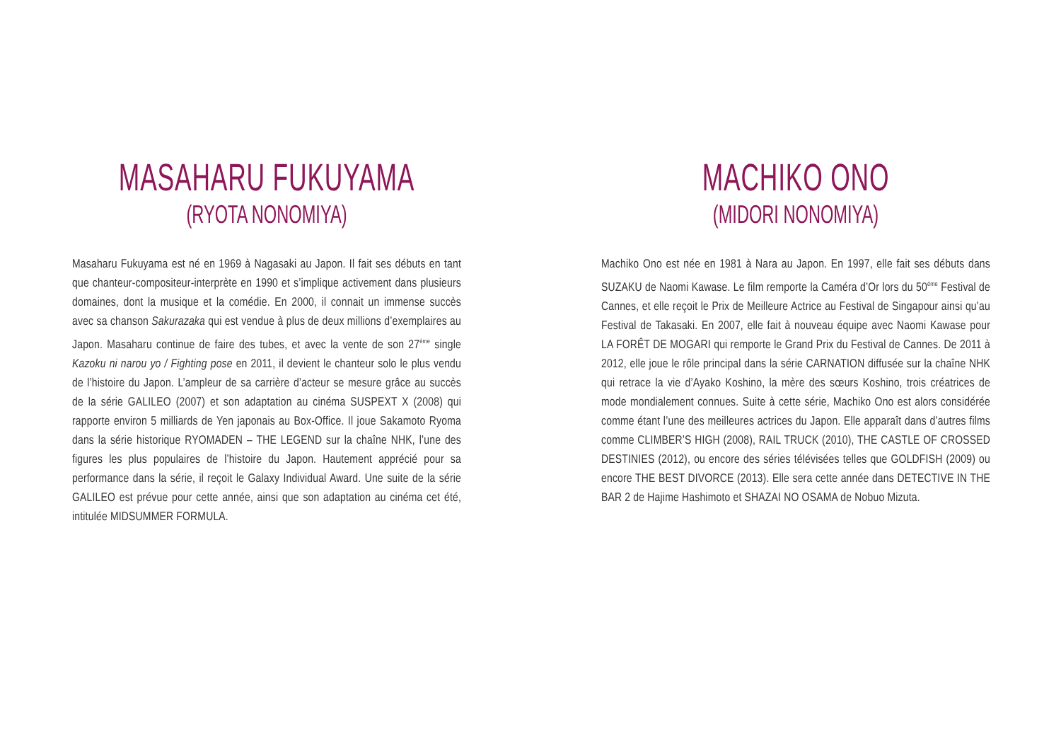MASAHARU FUKUYAMA
(RYOTA NONOMIYA)
Masaharu Fukuyama est né en 1969 à Nagasaki au Japon. Il fait ses débuts en tant que chanteur-compositeur-interprète en 1990 et s’implique activement dans plusieurs domaines, dont la musique et la comédie. En 2000, il connait un immense succès avec sa chanson Sakurazaka qui est vendue à plus de deux millions d’exemplaires au Japon. Masaharu continue de faire des tubes, et avec la vente de son 27<sup>ème</sup> single Kazoku ni narou yo / Fighting pose en 2011, il devient le chanteur solo le plus vendu de l’histoire du Japon. L’ampleur de sa carrière d’acteur se mesure grâce au succès de la série GALILEO (2007) et son adaptation au cinéma SUSPEXT X (2008) qui rapporte environ 5 milliards de Yen japonais au Box-Office. Il joue Sakamoto Ryoma dans la série historique RYOMADEN – THE LEGEND sur la chaîne NHK, l’une des figures les plus populaires de l’histoire du Japon. Hautement apprécié pour sa performance dans la série, il reçoit le Galaxy Individual Award. Une suite de la série GALILEO est prévue pour cette année, ainsi que son adaptation au cinéma cet été, intitulée MIDSUMMER FORMULA.
MACHIKO ONO
(MIDORI NONOMIYA)
Machiko Ono est née en 1981 à Nara au Japon. En 1997, elle fait ses débuts dans SUZAKU de Naomi Kawase. Le film remporte la Caméra d’Or lors du 50<sup>ème</sup> Festival de Cannes, et elle reçoit le Prix de Meilleure Actrice au Festival de Singapour ainsi qu’au Festival de Takasaki. En 2007, elle fait à nouveau équipe avec Naomi Kawase pour LA FORÊT DE MOGARI qui remporte le Grand Prix du Festival de Cannes. De 2011 à 2012, elle joue le rôle principal dans la série CARNATION diffusée sur la chaîne NHK qui retrace la vie d’Ayako Koshino, la mère des sœurs Koshino, trois créatrices de mode mondialement connues. Suite à cette série, Machiko Ono est alors considérée comme étant l’une des meilleures actrices du Japon. Elle apparaît dans d’autres films comme CLIMBER’S HIGH (2008), RAIL TRUCK (2010), THE CASTLE OF CROSSED DESTINIES (2012), ou encore des séries télévisées telles que GOLDFISH (2009) ou encore THE BEST DIVORCE (2013). Elle sera cette année dans DETECTIVE IN THE BAR 2 de Hajime Hashimoto et SHAZAI NO OSAMA de Nobuo Mizuta.